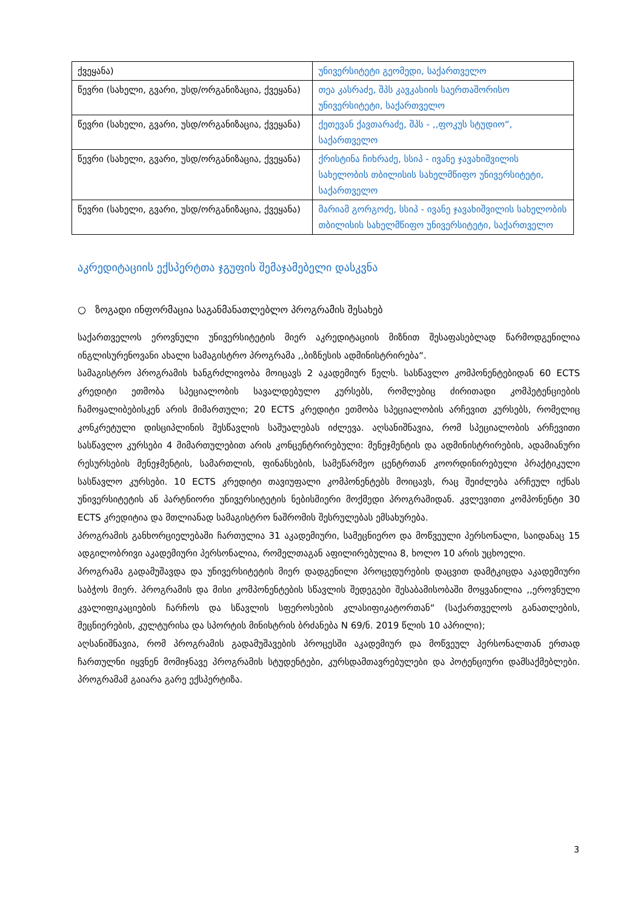| ქვეყანა) | უნივერსიტეტი გეომედი, საქართველო |
| წევრი (სახელი, გვარი, უსდ/ორგანიზაცია, ქვეყანა) | თეა კასრაძე, შპს კავკასიის საერთაშორისო უნივერსიტეტი, საქართველო |
| წევრი (სახელი, გვარი, უსდ/ორგანიზაცია, ქვეყანა) | ქეთევან ქავთარაძე, შპს - ,,ფოკუს სტუდიო“, საქართველო |
| წევრი (სახელი, გვარი, უსდ/ორგანიზაცია, ქვეყანა) | ქრისტინა ჩიხრაძე, სსიპ - ივანე ჯავახიშვილის სახელობის თბილისის სახელმწიფო უნივერსიტეტი, საქართველო |
| წევრი (სახელი, გვარი, უსდ/ორგანიზაცია, ქვეყანა) | მარიამ გორგოძე, სსიპ - ივანე ჯავახიშვილის სახელობის თბილისის სახელმწიფო უნივერსიტეტი, საქართველო |
აკრედიტაციის ექსპერტთა ჯგუფის შემაჯამებელი დასკვნა
○ ზოგადი ინფორმაცია საგანმანათლებლო პროგრამის შესახებ
საქართველოს ეროვნული უნივერსიტეტის მიერ აკრედიტაციის მიზნით შესაფასებლად წარმოდგენილია ინგლისურენოვანი ახალი სამაგისტრო პროგრამა ,,ბიზნესის ადმინისტრირება“.
სამაგისტრო პროგრამის ხანგრძლივობა მოიცავს 2 აკადემიურ წელს. სასწავლო კომპონენტებიდან 60 ECTS კრედიტი ეთმობა სპეციალობის სავალდებულო კურსებს, რომლებიც ძირითადი კომპეტენციების ჩამოყალიბებისკენ არის მიმართული; 20 ECTS კრედიტი ეთმობა სპეციალობის არჩევით კურსებს, რომელიც კონკრეტული დისციპლინის შესწავლის საშუალებას იძლევა. აღსანიშნავია, რომ სპეციალობის არჩევითი სასწავლო კურსები 4 მიმართულებით არის კონცენტრირებული: მენეჯმენტის და ადმინისტრირების, ადამიანური რესურსების მენეჯმენტის, სამართლის, ფინანსების, სამეწარმეო ცენტრთან კოორდინირებული პრაქტიკული სასწავლო კურსები. 10 ECTS კრედიტი თავიუფალი კომპონენტებს მოიცავს, რაც შეიძლება არჩეულ იქნას უნივერსიტეტის ან პარტნიორი უნივერსიტეტის ნებისმიერი მოქმედი პროგრამიდან. კვლევითი კომპონენტი 30 ECTS კრედიტია და მთლიანად სამაგისტრო ნაშრომის შესრულებას ემსახურება.
პროგრამის განხორციელებაში ჩართულია 31 აკადემიური, სამეცნიერო და მოწვეული პერსონალი, საიდანაც 15 ადგილობრივი აკადემიური პერსონალია, რომელთაგან აფილირებულია 8, ხოლო 10 არის უცხოელი.
პროგრამა გადამუშავდა და უნივერსიტეტის მიერ დადგენილი პროცედურების დაცვით დამტკიცდა აკადემიური საბჭოს მიერ. პროგრამის და მისი კომპონენტების სწავლის შედეგები შესაბამისობაში მოყვანილია ,,ეროვნული კვალიფიკაციების ჩარჩოს და სწავლის სფეროსების კლასიფიკატორთან“ (საქართველოს განათლების, მეცნიერების, კულტურისა და სპორტის მინისტრის ბრძანება N 69/ნ. 2019 წლის 10 აპრილი);
აღსანიშნავია, რომ პროგრამის გადამუშავების პროცესში აკადემიურ და მოწვეულ პერსონალთან ერთად ჩართულნი იყვნენ მომიჯნავე პროგრამის სტუდენტები, კურსდამთავრებულები და პოტენციური დამსაქმებლები. პროგრამამ გაიარა გარე ექსპერტიზა.
3